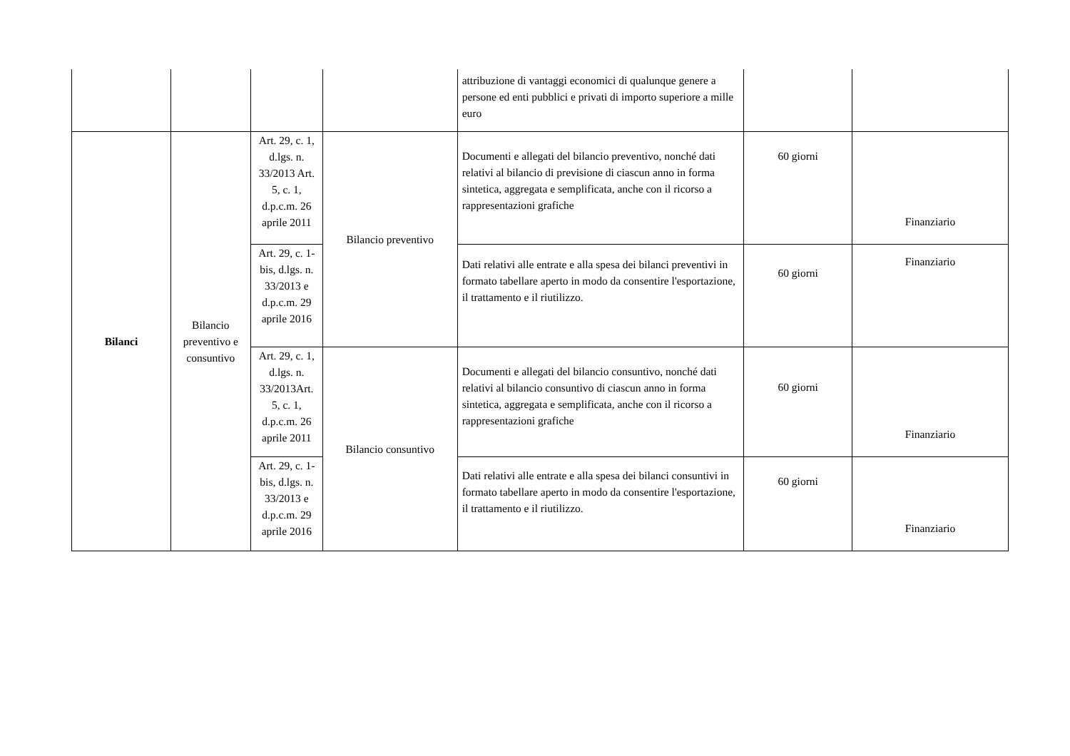| | | | | attribuzione di vantaggi economici di qualunque genere a persone ed enti pubblici e privati di importo superiore a mille euro | | |
| Bilanci | Bilancio preventivo e consuntivo | Art. 29, c. 1, d.lgs. n. 33/2013 Art. 5, c. 1, d.p.c.m. 26 aprile 2011 | Bilancio preventivo | Documenti e allegati del bilancio preventivo, nonché dati relativi al bilancio di previsione di ciascun anno in forma sintetica, aggregata e semplificata, anche con il ricorso a rappresentazioni grafiche | 60 giorni | Finanziario |
| | | Art. 29, c. 1-bis, d.lgs. n. 33/2013 e d.p.c.m. 29 aprile 2016 | | Dati relativi alle entrate e alla spesa dei bilanci preventivi in formato tabellare aperto in modo da consentire l'esportazione, il trattamento e il riutilizzo. | 60 giorni | Finanziario |
| | | Art. 29, c. 1, d.lgs. n. 33/2013Art. 5, c. 1, d.p.c.m. 26 aprile 2011 | Bilancio consuntivo | Documenti e allegati del bilancio consuntivo, nonché dati relativi al bilancio consuntivo di ciascun anno in forma sintetica, aggregata e semplificata, anche con il ricorso a rappresentazioni grafiche | 60 giorni | Finanziario |
| | | Art. 29, c. 1-bis, d.lgs. n. 33/2013 e d.p.c.m. 29 aprile 2016 | | Dati relativi alle entrate e alla spesa dei bilanci consuntivi in formato tabellare aperto in modo da consentire l'esportazione, il trattamento e il riutilizzo. | 60 giorni | Finanziario |